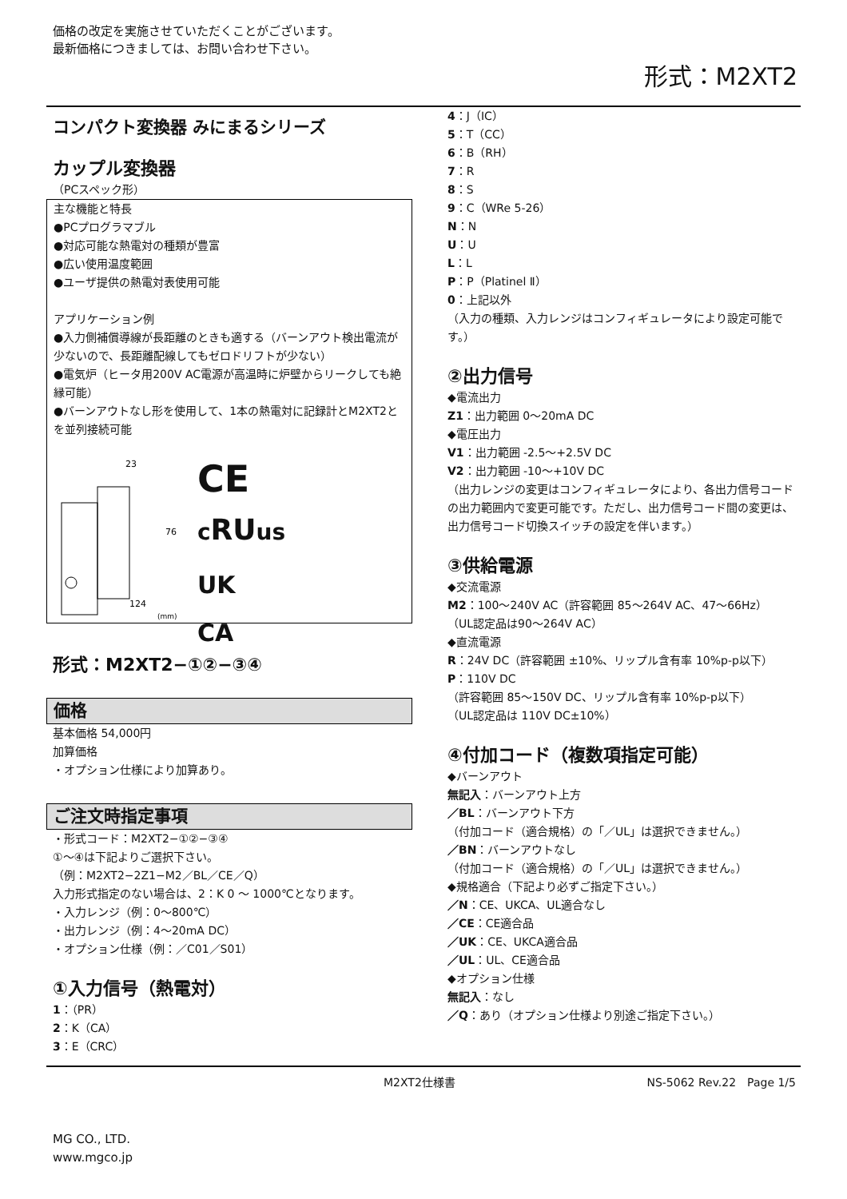価格の改定を実施させていただくことがございます。
最新価格につきましては、お問い合わせ下さい。
形式：M2XT2
コンパクト変換器 みにまるシリーズ
カップル変換器
（PCスペック形）
主な機能と特長
●PCプログラマブル
●対応可能な熱電対の種類が豊富
●広い使用温度範囲
●ユーザ提供の熱電対表使用可能
アプリケーション例
●入力側補償導線が長距離のときも適する（バーンアウト検出電流が少ないので、長距離配線してもゼロドリフトが少ない）
●電気炉（ヒータ用200V AC電源が高温時に炉壁からリークしても絶縁可能）
●バーンアウトなし形を使用して、1本の熱電対に記録計とM2XT2とを並列接続可能
23
76
124
(mm)
CE
cRUus
UK
CA
形式：M2XT2−①②−③④
価格
基本価格 54,000円
加算価格
・オプション仕様により加算あり。
ご注文時指定事項
・形式コード：M2XT2−①②−③④
①〜④は下記よりご選択下さい。
（例：M2XT2−2Z1−M2／BL／CE／Q）
入力形式指定のない場合は、2：K 0 〜 1000℃となります。
・入力レンジ（例：0〜800℃）
・出力レンジ（例：4〜20mA DC）
・オプション仕様（例：／C01／S01）
①入力信号（熱電対）
1：（PR）
2：K（CA）
3：E（CRC）
4：J（IC）
5：T（CC）
6：B（RH）
7：R
8：S
9：C（WRe 5-26）
N：N
U：U
L：L
P：P（Platinel Ⅱ）
0：上記以外
（入力の種類、入力レンジはコンフィギュレータにより設定可能です。）
②出力信号
◆電流出力
Z1：出力範囲 0〜20mA DC
◆電圧出力
V1：出力範囲 -2.5〜+2.5V DC
V2：出力範囲 -10〜+10V DC
（出力レンジの変更はコンフィギュレータにより、各出力信号コードの出力範囲内で変更可能です。ただし、出力信号コード間の変更は、出力信号コード切換スイッチの設定を伴います。）
③供給電源
◆交流電源
M2：100〜240V AC（許容範囲 85〜264V AC、47〜66Hz）
（UL認定品は90〜264V AC）
◆直流電源
R：24V DC（許容範囲 ±10%、リップル含有率 10%p-p以下）
P：110V DC
（許容範囲 85〜150V DC、リップル含有率 10%p-p以下）
（UL認定品は 110V DC±10%）
④付加コード（複数項指定可能）
◆バーンアウト
無記入：バーンアウト上方
／BL：バーンアウト下方
（付加コード（適合規格）の「／UL」は選択できません。）
／BN：バーンアウトなし
（付加コード（適合規格）の「／UL」は選択できません。）
◆規格適合（下記より必ずご指定下さい。）
／N：CE、UKCA、UL適合なし
／CE：CE適合品
／UK：CE、UKCA適合品
／UL：UL、CE適合品
◆オプション仕様
無記入：なし
／Q：あり（オプション仕様より別途ご指定下さい。）
M2XT2仕様書 NS-5062 Rev.22　Page 1/5
MG CO., LTD.
www.mgco.jp